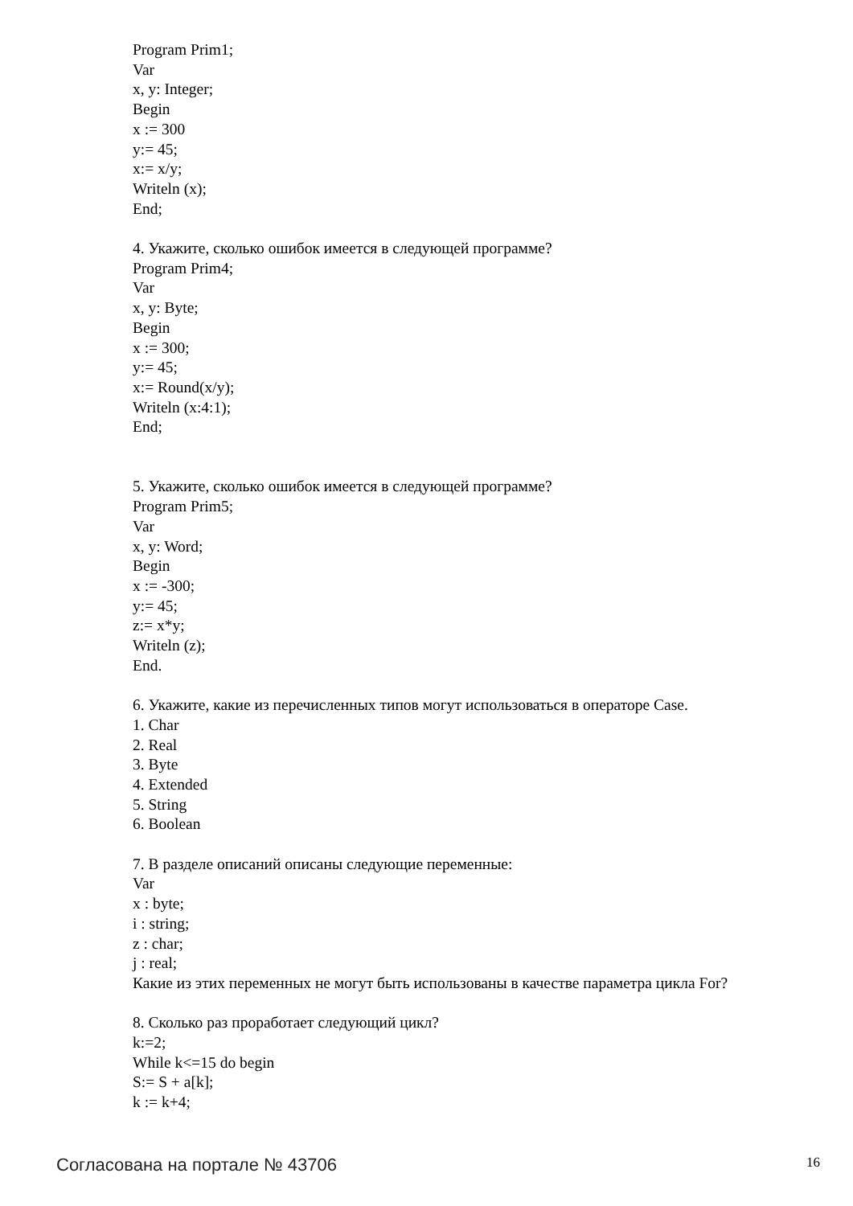Program Prim1;
Var
x, y: Integer;
Begin
x := 300
y:= 45;
x:= x/y;
Writeln (x);
End;
4. Укажите, сколько ошибок имеется в следующей программе?
Program Prim4;
Var
x, y: Byte;
Begin
x := 300;
y:= 45;
x:= Round(x/y);
Writeln (x:4:1);
End;
5. Укажите, сколько ошибок имеется в следующей программе?
Program Prim5;
Var
x, y: Word;
Begin
x := -300;
y:= 45;
z:= x*y;
Writeln (z);
End.
6. Укажите, какие из перечисленных типов могут использоваться в операторе Case.
1. Char
2. Real
3. Byte
4. Extended
5. String
6. Boolean
7. В разделе описаний описаны следующие переменные:
Var
x : byte;
i : string;
z : char;
j : real;
Какие из этих переменных не могут быть использованы в качестве параметра цикла For?
8. Сколько раз проработает следующий цикл?
k:=2;
While k<=15 do begin
S:= S + a[k];
k := k+4;
Согласована на портале № 43706 16